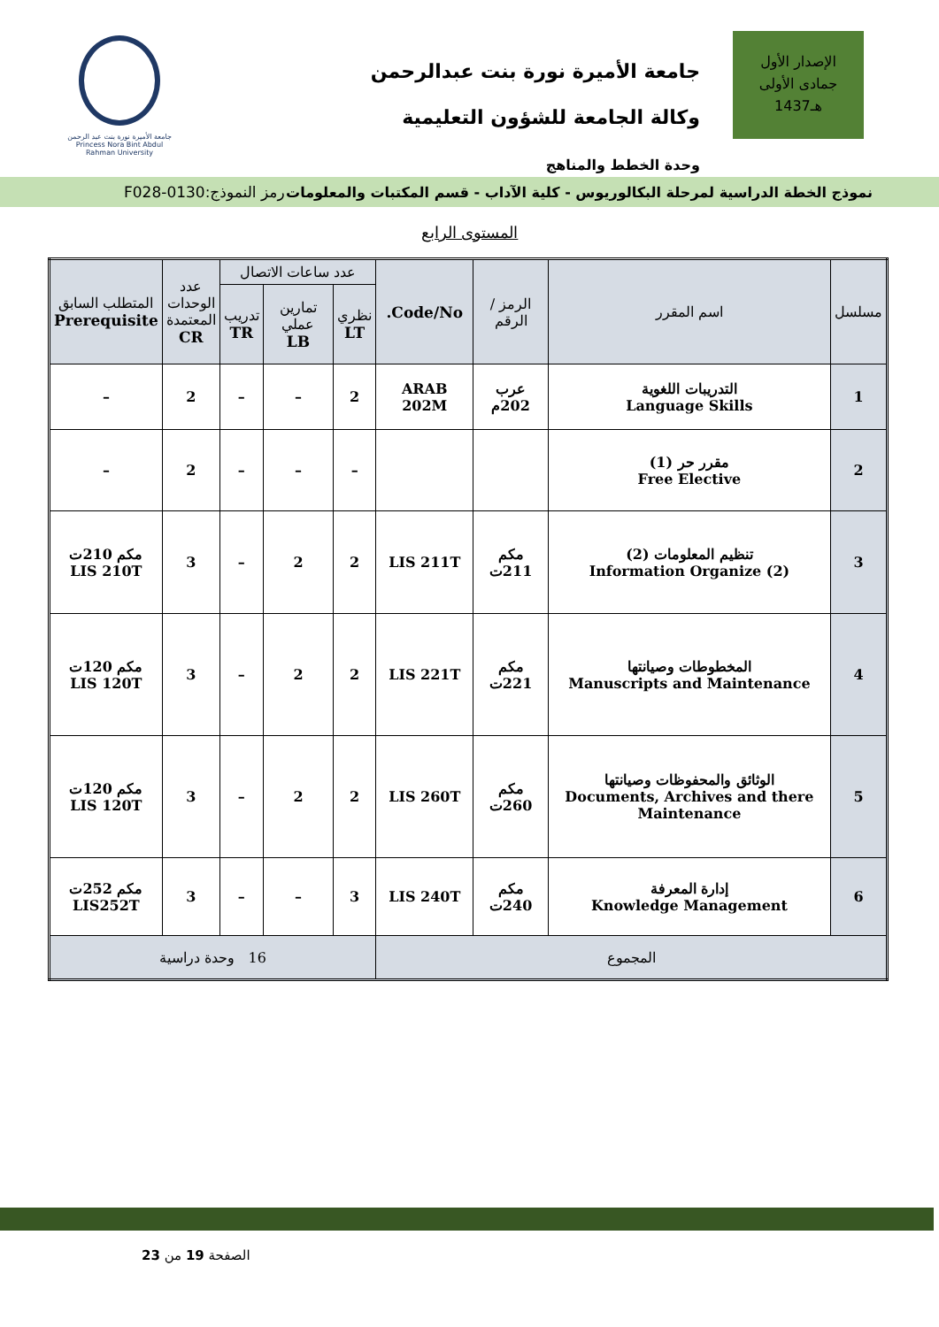الإصدار الأول
جمادى الأولى
1437هـ
جامعة الأميرة نورة بنت عبدالرحمن
وكالة الجامعة للشؤون التعليمية
وحدة الخطط والمناهج
جامعة الأميرة نورة بنت عبد الرحمن
Princess Nora Bint Abdul Rahman University
نموذج الخطة الدراسية لمرحلة البكالوريوس - كلية الآداب - قسم المكتبات والمعلومات رمز النموذج:0130-F028
المستوى الرابع
| مسلسل | اسم المقرر | الرمز / الرقم | Code/No. | عدد ساعات الاتصال | | | عدد الوحدات المعتمدة CR | المتطلب السابق Prerequisite |
| --- | --- | --- | --- | --- | --- | --- | --- | --- |
| | | | | نظري LT | تمارين عملي LB | تدريب TR | | |
| 1 | التدريبات اللغوية Language Skills | عرب 202م | ARAB 202M | 2 | – | – | 2 | – |
| 2 | مقرر حر (1) Free Elective | | | – | – | – | 2 | – |
| 3 | تنظيم المعلومات (2) Information Organize (2) | مكم 211ت | LIS 211T | 2 | 2 | – | 3 | مكم 210ت LIS 210T |
| 4 | المخطوطات وصيانتها Manuscripts and Maintenance | مكم 221ت | LIS 221T | 2 | 2 | – | 3 | مكم 120ت LIS 120T |
| 5 | الوثائق والمحفوظات وصيانتها Documents, Archives and there Maintenance | مكم 260ت | LIS 260T | 2 | 2 | – | 3 | مكم 120ت LIS 120T |
| 6 | إدارة المعرفة Knowledge Management | مكم 240ت | LIS 240T | 3 | – | – | 3 | مكم 252ت LIS252T |
| المجموع | | | | 16 وحدة دراسية | | | | |
الصفحة 19 من 23